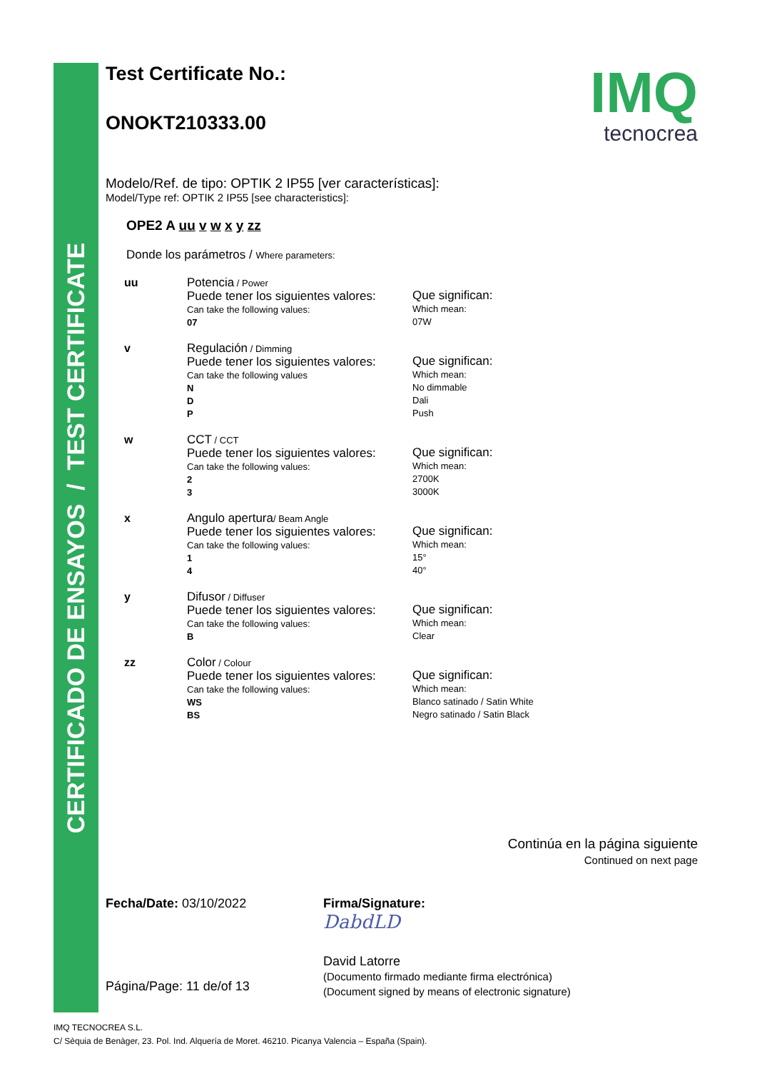CERTIFICADO DE ENSAYOS / TEST CERTIFICATE
IMQ
tecnocrea
Test Certificate No.:
ONOKT210333.00
Modelo/Ref. de tipo: OPTIK 2 IP55 [ver características]:
Model/Type ref: OPTIK 2 IP55 [see characteristics]:
OPE2 A uu v w x y zz
Donde los parámetros / Where parameters:
uu Potencia / Power
Puede tener los siguientes valores:
Can take the following values:
07
Que significan:
Which mean:
07W
v Regulación / Dimming
Puede tener los siguientes valores:
Can take the following values
N
D
P
Que significan:
Which mean:
No dimmable
Dali
Push
w CCT / CCT
Puede tener los siguientes valores:
Can take the following values:
2
3
Que significan:
Which mean:
2700K
3000K
x Angulo apertura/ Beam Angle
Puede tener los siguientes valores:
Can take the following values:
1
4
Que significan:
Which mean:
15°
40°
y Difusor / Diffuser
Puede tener los siguientes valores:
Can take the following values:
B
Que significan:
Which mean:
Clear
zz Color / Colour
Puede tener los siguientes valores:
Can take the following values:
WS
BS
Que significan:
Which mean:
Blanco satinado / Satin White
Negro satinado / Satin Black
Continúa en la página siguiente
Continued on next page
Fecha/Date: 03/10/2022
Página/Page: 11 de/of 13
Firma/Signature:
DabdLD
David Latorre
(Documento firmado mediante firma electrónica)
(Document signed by means of electronic signature)
IMQ TECNOCREA S.L.
C/ Sèquia de Benàger, 23. Pol. Ind. Alquería de Moret. 46210. Picanya Valencia – España (Spain).